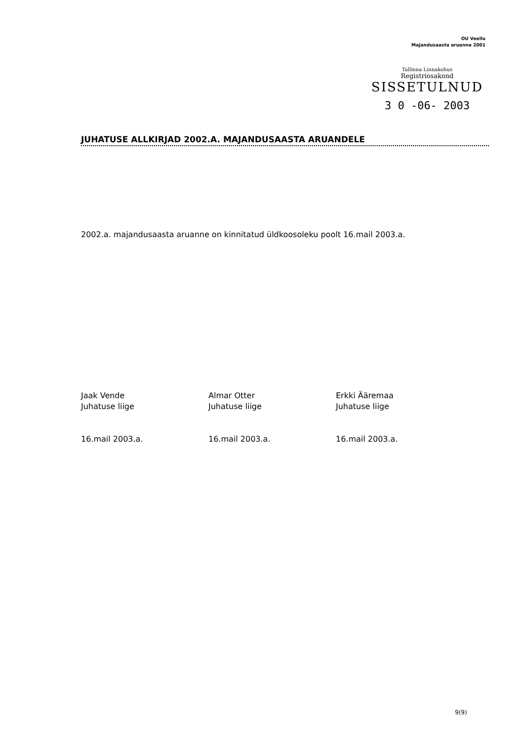OU Veellu
Majandusaasta aruanne 2001
Tallinna Linnakohus
Registriosakond
SISSETULNUD
3 0 -06- 2003
JUHATUSE ALLKIRJAD 2002.A. MAJANDUSAASTA ARUANDELE
2002.a. majandusaasta aruanne on kinnitatud üldkoosoleku poolt 16.mail 2003.a.
Jaak Vende
Juhatuse liige
16.mail 2003.a.
Almar Otter
Juhatuse liige
16.mail 2003.a.
Erkki Ääremaa
Juhatuse liige
16.mail 2003.a.
9(9)